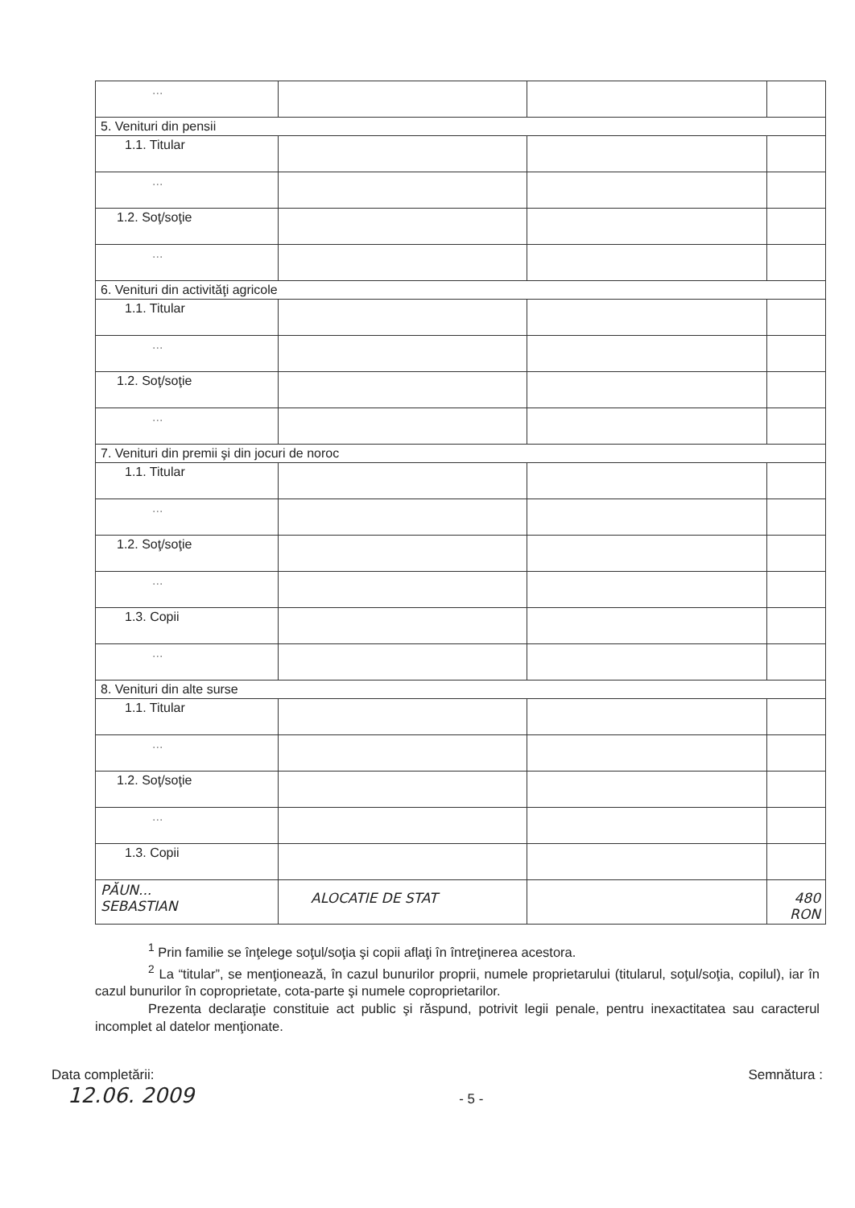| ... | | | |
| 5. Venituri din pensii | | | |
| 1.1. Titular | | | |
| ... | | | |
| 1.2. Soţ/soţie | | | |
| ... | | | |
| 6. Venituri din activităţi agricole | | | |
| 1.1. Titular | | | |
| ... | | | |
| 1.2. Soţ/soţie | | | |
| ... | | | |
| 7. Venituri din premii şi din jocuri de noroc | | | |
| 1.1. Titular | | | |
| ... | | | |
| 1.2. Soţ/soţie | | | |
| ... | | | |
| 1.3. Copii | | | |
| ... | | | |
| 8. Venituri din alte surse | | | |
| 1.1. Titular | | | |
| ... | | | |
| 1.2. Soţ/soţie | | | |
| ... | | | |
| 1.3. Copii | | | |
| PĂUN... SEBASTIAN | ALOCATIE DE STAT | | 480 RON |
<sup>1</sup> Prin familie se înţelege soţul/soţia şi copii aflaţi în întreţinerea acestora.
<sup>2</sup> La “titular”, se menţionează, în cazul bunurilor proprii, numele proprietarului (titularul, soţul/soţia, copilul), iar în cazul bunurilor în coproprietate, cota-parte şi numele coproprietarilor.
Prezenta declaraţie constituie act public şi răspund, potrivit legii penale, pentru inexactitatea sau caracterul incomplet al datelor menţionate.
Data completării:
12.06. 2009
- 5 -
Semnătura :